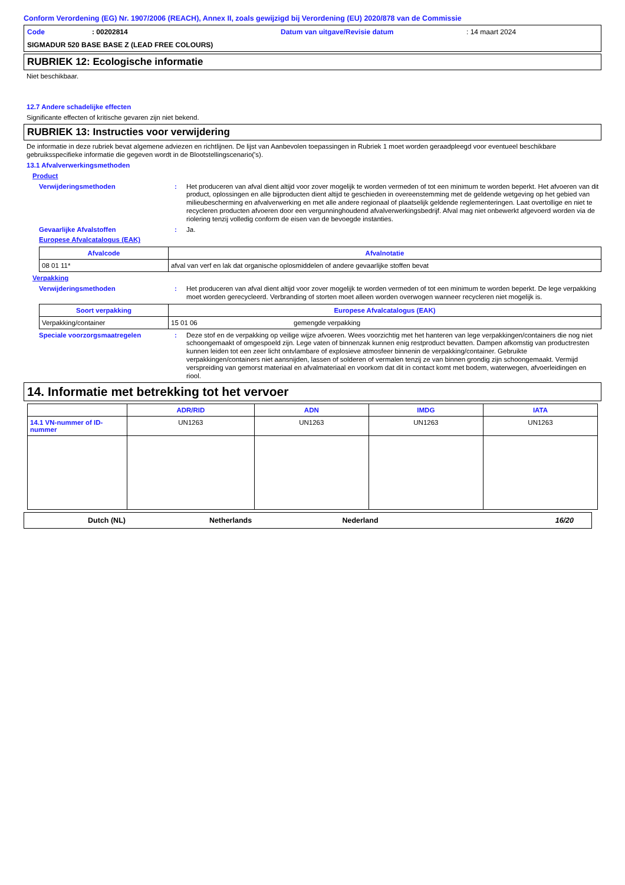Conform Verordening (EG) Nr. 1907/2006 (REACH), Annex II, zoals gewijzigd bij Verordening (EU) 2020/878 van de Commissie
Code: 00202814 Datum van uitgave/Revisie datum: 14 maart 2024
SIGMADUR 520 BASE BASE Z (LEAD FREE COLOURS)
RUBRIEK 12: Ecologische informatie
Niet beschikbaar.
12.7 Andere schadelijke effecten
Significante effecten of kritische gevaren zijn niet bekend.
RUBRIEK 13: Instructies voor verwijdering
De informatie in deze rubriek bevat algemene adviezen en richtlijnen. De lijst van Aanbevolen toepassingen in Rubriek 1 moet worden geraadpleegd voor eventueel beschikbare gebruiksspecifieke informatie die gegeven wordt in de Blootstellingscenario('s).
13.1 Afvalverwerkingsmethoden
Product
Verwijderingsmethoden: Het produceren van afval dient altijd voor zover mogelijk te worden vermeden of tot een minimum te worden beperkt. Het afvoeren van dit product, oplossingen en alle bijproducten dient altijd te geschieden in overeenstemming met de geldende wetgeving op het gebied van milieubescherming en afvalverwerking en met alle andere regionaal of plaatselijk geldende reglementeringen. Laat overtollige en niet te recycleren producten afvoeren door een vergunninghoudend afvalverwerkingsbedrijf. Afval mag niet onbewerkt afgevoerd worden via de riolering tenzij volledig conform de eisen van de bevoegde instanties.
Gevaarlijke Afvalstoffen: Ja.
Europese Afvalcatalogus (EAK)
| Afvalcode | Afvalnotatie |
| --- | --- |
| 08 01 11* | afval van verf en lak dat organische oplosmiddelen of andere gevaarlijke stoffen bevat |
Verpakking
Verwijderingsmethoden: Het produceren van afval dient altijd voor zover mogelijk te worden vermeden of tot een minimum te worden beperkt. De lege verpakking moet worden gerecycleerd. Verbranding of storten moet alleen worden overwogen wanneer recycleren niet mogelijk is.
| Soort verpakking | Europese Afvalcatalogus (EAK) | |
| --- | --- | --- |
| Verpakking/container | 15 01 06 | gemengde verpakking |
Speciale voorzorgsmaatregelen: Deze stof en de verpakking op veilige wijze afvoeren. Wees voorzichtig met het hanteren van lege verpakkingen/containers die nog niet schoongemaakt of omgespoeld zijn. Lege vaten of binnenzak kunnen enig restproduct bevatten. Dampen afkomstig van productresten kunnen leiden tot een zeer licht ontvlambare of explosieve atmosfeer binnenin de verpakking/container. Gebruikte verpakkingen/containers niet aansnijden, lassen of solderen of vermalen tenzij ze van binnen grondig zijn schoongemaakt. Vermijd verspreiding van gemorst materiaal en afvalmateriaal en voorkom dat dit in contact komt met bodem, waterwegen, afvoerleidingen en riool.
14. Informatie met betrekking tot het vervoer
| | ADR/RID | ADN | IMDG | IATA |
| --- | --- | --- | --- | --- |
| 14.1 VN-nummer of ID-nummer | UN1263 | UN1263 | UN1263 | UN1263 |
Dutch (NL) Netherlands Nederland 16/20